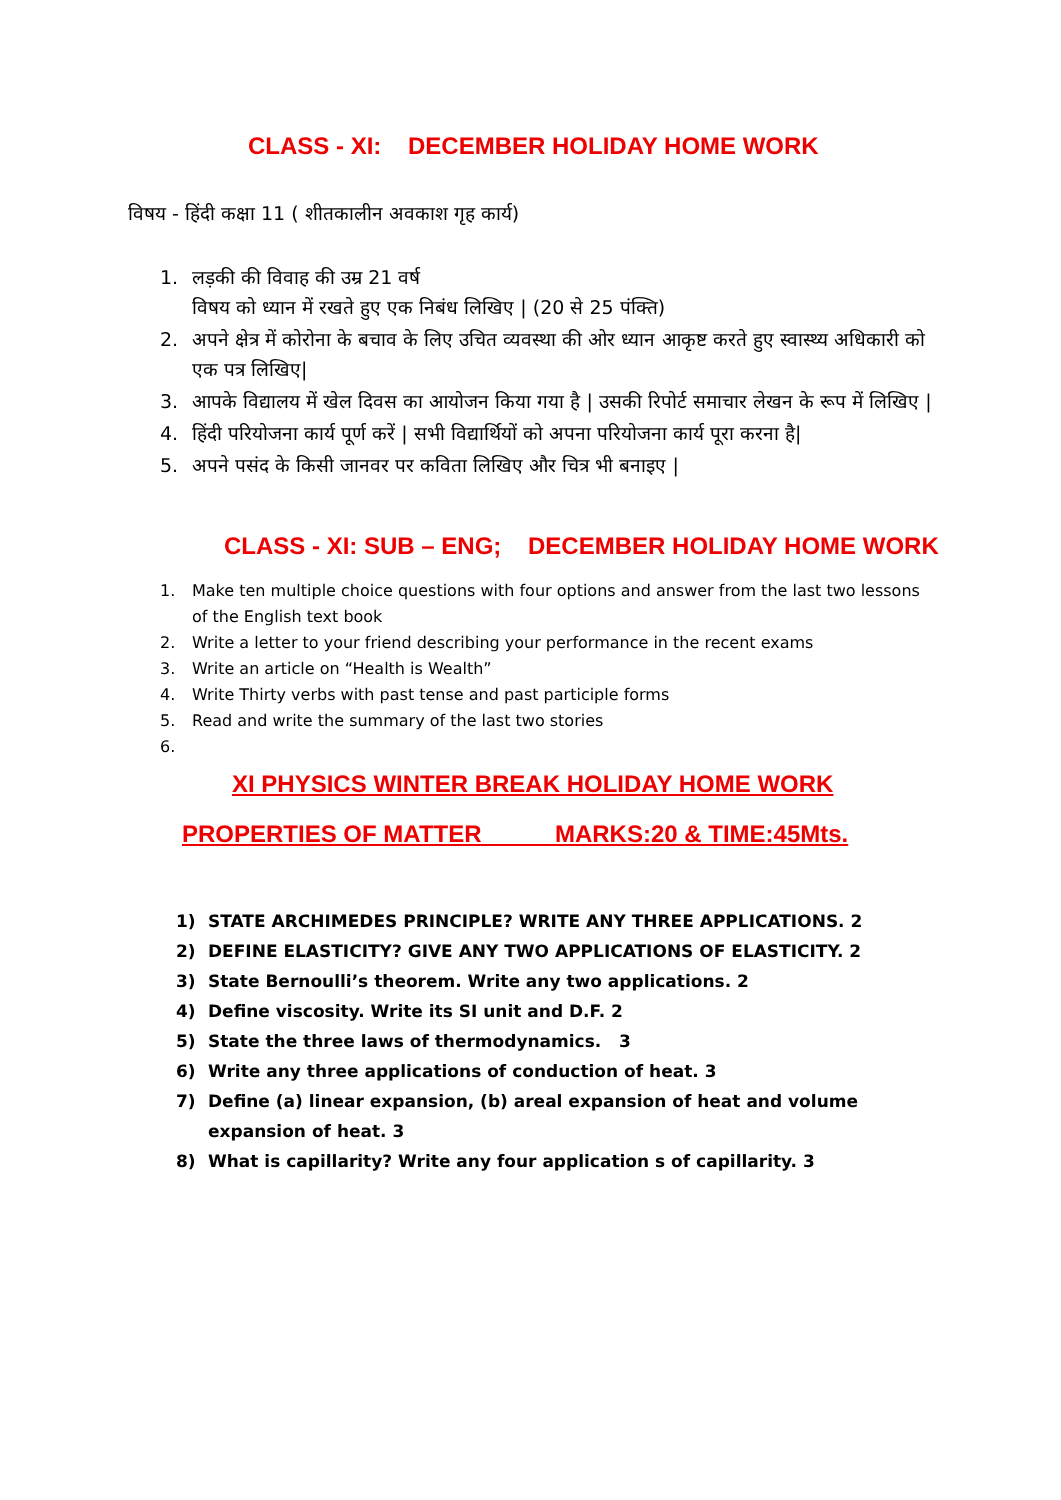CLASS - XI: DECEMBER HOLIDAY HOME WORK
विषय - हिंदी कक्षा 11 ( शीतकालीन अवकाश गृह कार्य)
1. लड़की की विवाह की उम्र 21 वर्ष
विषय को ध्यान में रखते हुए एक निबंध लिखिए | (20 से 25 पंक्ति)
2. अपने क्षेत्र में कोरोना के बचाव के लिए उचित व्यवस्था की ओर ध्यान आकृष्ट करते हुए स्वास्थ्य अधिकारी को एक पत्र लिखिए|
3. आपके विद्यालय में खेल दिवस का आयोजन किया गया है | उसकी रिपोर्ट समाचार लेखन के रूप में लिखिए |
4. हिंदी परियोजना कार्य पूर्ण करें | सभी विद्यार्थियों को अपना परियोजना कार्य पूरा करना है|
5. अपने पसंद के किसी जानवर पर कविता लिखिए और चित्र भी बनाइए |
CLASS - XI: SUB – ENG; DECEMBER HOLIDAY HOME WORK
1. Make ten multiple choice questions with four options and answer from the last two lessons of the English text book
2. Write a letter to your friend describing your performance in the recent exams
3. Write an article on “Health is Wealth”
4. Write Thirty verbs with past tense and past participle forms
5. Read and write the summary of the last two stories
6.
XI PHYSICS WINTER BREAK HOLIDAY HOME WORK
PROPERTIES OF MATTER MARKS:20 & TIME:45Mts.
1) STATE ARCHIMEDES PRINCIPLE? WRITE ANY THREE APPLICATIONS. 2
2) DEFINE ELASTICITY? GIVE ANY TWO APPLICATIONS OF ELASTICITY. 2
3) State Bernoulli’s theorem. Write any two applications. 2
4) Define viscosity. Write its SI unit and D.F. 2
5) State the three laws of thermodynamics. 3
6) Write any three applications of conduction of heat. 3
7) Define (a) linear expansion, (b) areal expansion of heat and volume expansion of heat. 3
8) What is capillarity? Write any four application s of capillarity. 3